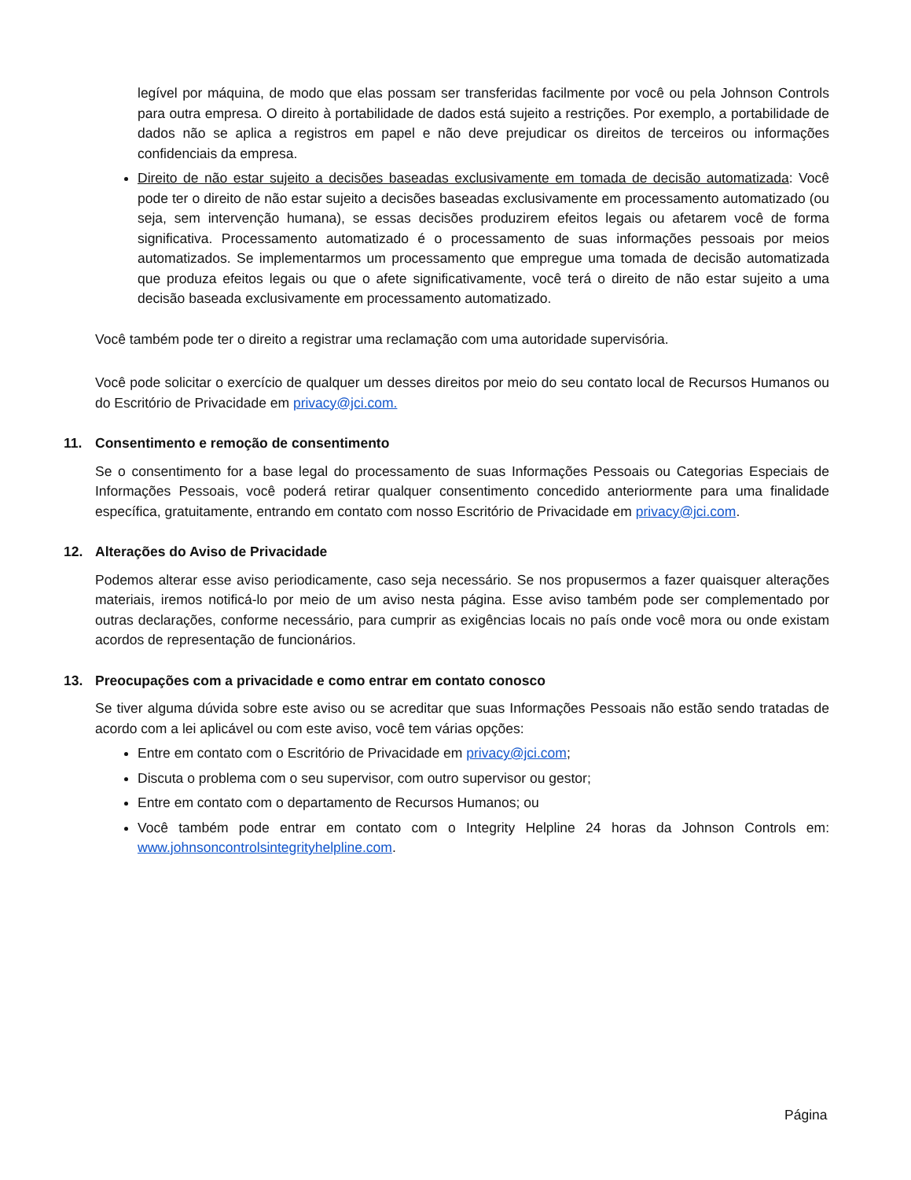legível por máquina, de modo que elas possam ser transferidas facilmente por você ou pela Johnson Controls para outra empresa. O direito à portabilidade de dados está sujeito a restrições. Por exemplo, a portabilidade de dados não se aplica a registros em papel e não deve prejudicar os direitos de terceiros ou informações confidenciais da empresa.
Direito de não estar sujeito a decisões baseadas exclusivamente em tomada de decisão automatizada: Você pode ter o direito de não estar sujeito a decisões baseadas exclusivamente em processamento automatizado (ou seja, sem intervenção humana), se essas decisões produzirem efeitos legais ou afetarem você de forma significativa. Processamento automatizado é o processamento de suas informações pessoais por meios automatizados. Se implementarmos um processamento que empregue uma tomada de decisão automatizada que produza efeitos legais ou que o afete significativamente, você terá o direito de não estar sujeito a uma decisão baseada exclusivamente em processamento automatizado.
Você também pode ter o direito a registrar uma reclamação com uma autoridade supervisória.
Você pode solicitar o exercício de qualquer um desses direitos por meio do seu contato local de Recursos Humanos ou do Escritório de Privacidade em privacy@jci.com.
11. Consentimento e remoção de consentimento
Se o consentimento for a base legal do processamento de suas Informações Pessoais ou Categorias Especiais de Informações Pessoais, você poderá retirar qualquer consentimento concedido anteriormente para uma finalidade específica, gratuitamente, entrando em contato com nosso Escritório de Privacidade em privacy@jci.com.
12. Alterações do Aviso de Privacidade
Podemos alterar esse aviso periodicamente, caso seja necessário. Se nos propusermos a fazer quaisquer alterações materiais, iremos notificá-lo por meio de um aviso nesta página. Esse aviso também pode ser complementado por outras declarações, conforme necessário, para cumprir as exigências locais no país onde você mora ou onde existam acordos de representação de funcionários.
13. Preocupações com a privacidade e como entrar em contato conosco
Se tiver alguma dúvida sobre este aviso ou se acreditar que suas Informações Pessoais não estão sendo tratadas de acordo com a lei aplicável ou com este aviso, você tem várias opções:
Entre em contato com o Escritório de Privacidade em privacy@jci.com;
Discuta o problema com o seu supervisor, com outro supervisor ou gestor;
Entre em contato com o departamento de Recursos Humanos; ou
Você também pode entrar em contato com o Integrity Helpline 24 horas da Johnson Controls em: www.johnsoncontrolsintegrityhelpline.com.
Página